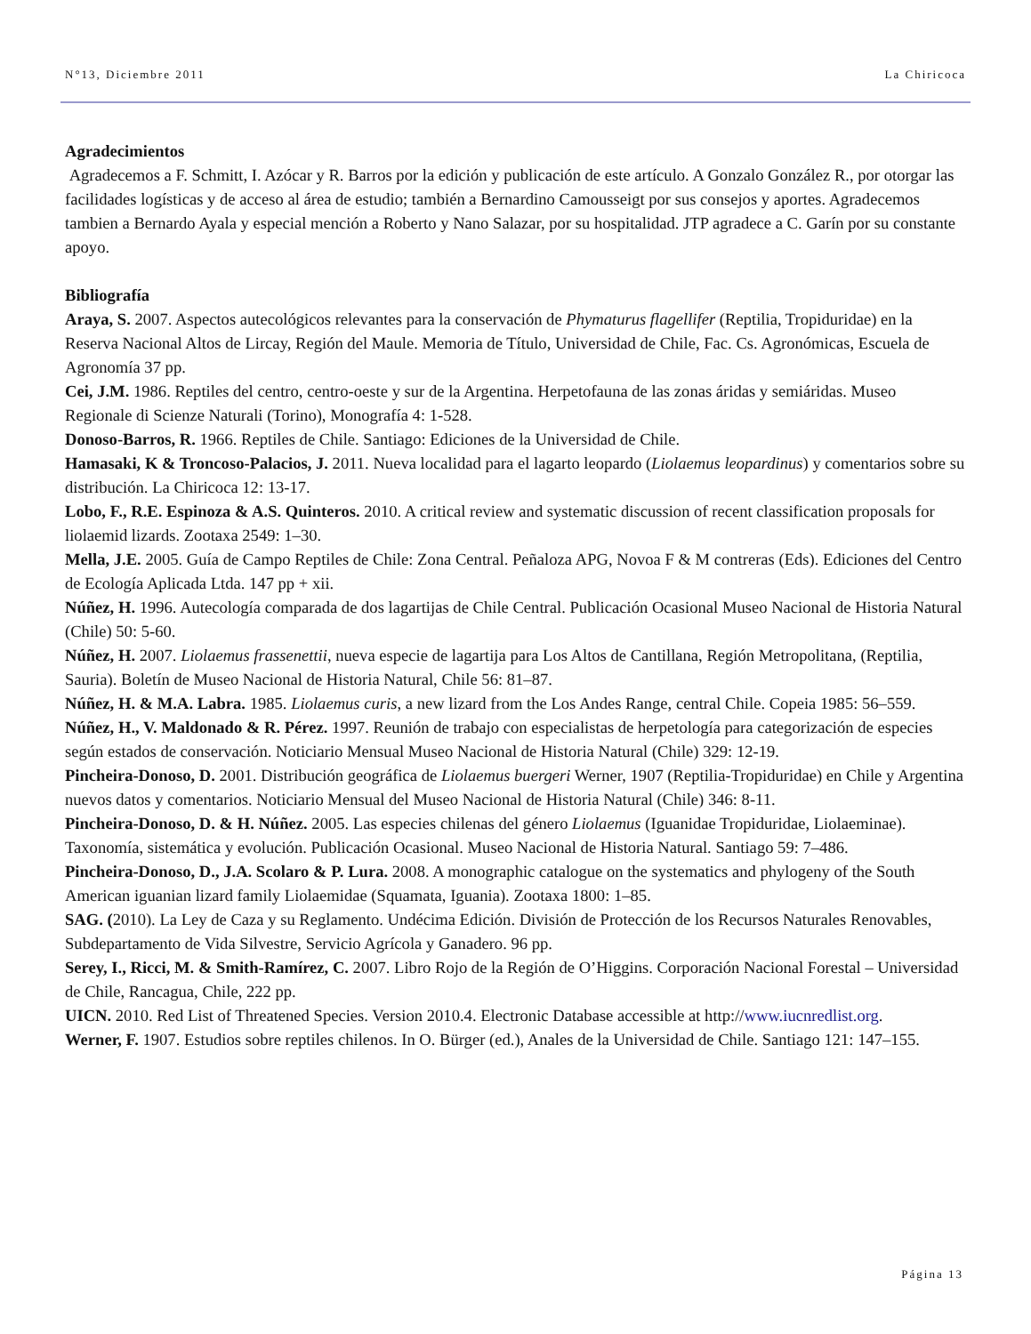N°13, Diciembre 2011 La Chiricoca
Agradecimientos
Agradecemos a F. Schmitt, I. Azócar y R. Barros por la edición y publicación de este artículo. A Gonzalo González R., por otorgar las facilidades logísticas y de acceso al área de estudio; también a Bernardino Camousseigt por sus consejos y aportes. Agradecemos tambien a Bernardo Ayala y especial mención a Roberto y Nano Salazar, por su hospitalidad. JTP agradece a C. Garín por su constante apoyo.
Bibliografía
Araya, S. 2007. Aspectos autecológicos relevantes para la conservación de Phymaturus flagellifer (Reptilia, Tropiduridae) en la Reserva Nacional Altos de Lircay, Región del Maule. Memoria de Título, Universidad de Chile, Fac. Cs. Agronómicas, Escuela de Agronomía 37 pp.
Cei, J.M. 1986. Reptiles del centro, centro-oeste y sur de la Argentina. Herpetofauna de las zonas áridas y semiáridas. Museo Regionale di Scienze Naturali (Torino), Monografía 4: 1-528.
Donoso-Barros, R. 1966. Reptiles de Chile. Santiago: Ediciones de la Universidad de Chile.
Hamasaki, K & Troncoso-Palacios, J. 2011. Nueva localidad para el lagarto leopardo (Liolaemus leopardinus) y comentarios sobre su distribución. La Chiricoca 12: 13-17.
Lobo, F., R.E. Espinoza & A.S. Quinteros. 2010. A critical review and systematic discussion of recent classification proposals for liolaemid lizards. Zootaxa 2549: 1–30.
Mella, J.E. 2005. Guía de Campo Reptiles de Chile: Zona Central. Peñaloza APG, Novoa F & M contreras (Eds). Ediciones del Centro de Ecología Aplicada Ltda. 147 pp + xii.
Núñez, H. 1996. Autecología comparada de dos lagartijas de Chile Central. Publicación Ocasional Museo Nacional de Historia Natural (Chile) 50: 5-60.
Núñez, H. 2007. Liolaemus frassenettii, nueva especie de lagartija para Los Altos de Cantillana, Región Metropolitana, (Reptilia, Sauria). Boletín de Museo Nacional de Historia Natural, Chile 56: 81–87.
Núñez, H. & M.A. Labra. 1985. Liolaemus curis, a new lizard from the Los Andes Range, central Chile. Copeia 1985: 56–559.
Núñez, H., V. Maldonado & R. Pérez. 1997. Reunión de trabajo con especialistas de herpetología para categorización de especies según estados de conservación. Noticiario Mensual Museo Nacional de Historia Natural (Chile) 329: 12-19.
Pincheira-Donoso, D. 2001. Distribución geográfica de Liolaemus buergeri Werner, 1907 (Reptilia-Tropiduridae) en Chile y Argentina nuevos datos y comentarios. Noticiario Mensual del Museo Nacional de Historia Natural (Chile) 346: 8-11.
Pincheira-Donoso, D. & H. Núñez. 2005. Las especies chilenas del género Liolaemus (Iguanidae Tropiduridae, Liolaeminae). Taxonomía, sistemática y evolución. Publicación Ocasional. Museo Nacional de Historia Natural. Santiago 59: 7–486.
Pincheira-Donoso, D., J.A. Scolaro & P. Lura. 2008. A monographic catalogue on the systematics and phylogeny of the South American iguanian lizard family Liolaemidae (Squamata, Iguania). Zootaxa 1800: 1–85.
SAG. (2010). La Ley de Caza y su Reglamento. Undécima Edición. División de Protección de los Recursos Naturales Renovables, Subdepartamento de Vida Silvestre, Servicio Agrícola y Ganadero. 96 pp.
Serey, I., Ricci, M. & Smith-Ramírez, C. 2007. Libro Rojo de la Región de O’Higgins. Corporación Nacional Forestal – Universidad de Chile, Rancagua, Chile, 222 pp.
UICN. 2010. Red List of Threatened Species. Version 2010.4. Electronic Database accessible at http://www.iucnredlist.org.
Werner, F. 1907. Estudios sobre reptiles chilenos. In O. Bürger (ed.), Anales de la Universidad de Chile. Santiago 121: 147–155.
Página 13